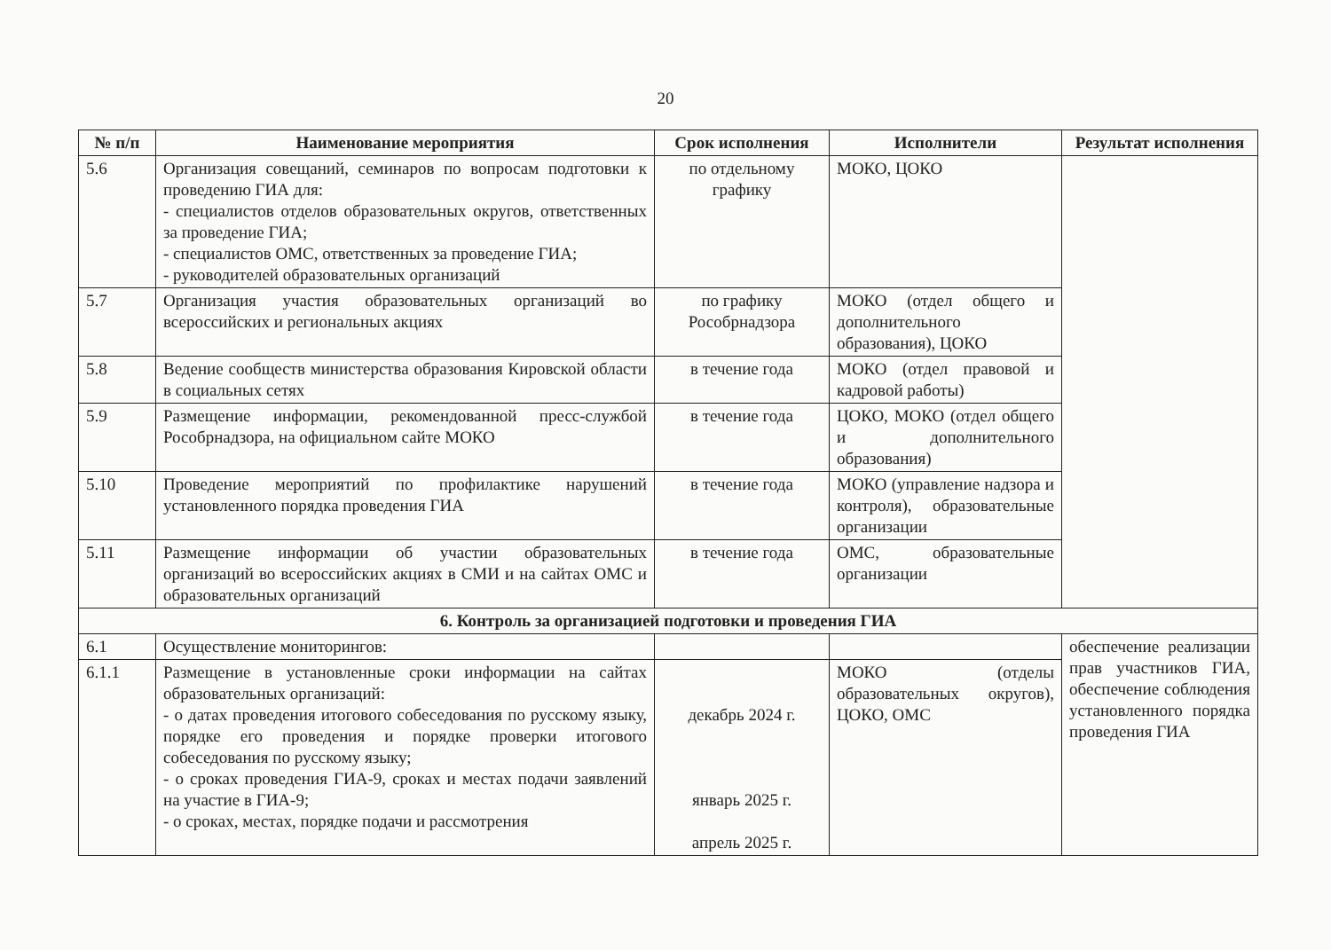20
| № п/п | Наименование мероприятия | Срок исполнения | Исполнители | Результат исполнения |
| --- | --- | --- | --- | --- |
| 5.6 | Организация совещаний, семинаров по вопросам подготовки к проведению ГИА для: - специалистов отделов образовательных округов, ответственных за проведение ГИА; - специалистов ОМС, ответственных за проведение ГИА; - руководителей образовательных организаций | по отдельному графику | МОКО, ЦОКО | |
| 5.7 | Организация участия образовательных организаций во всероссийских и региональных акциях | по графику Рособрнадзора | МОКО (отдел общего и дополнительного образования), ЦОКО | |
| 5.8 | Ведение сообществ министерства образования Кировской области в социальных сетях | в течение года | МОКО (отдел правовой и кадровой работы) | |
| 5.9 | Размещение информации, рекомендованной пресс-службой Рособрнадзора, на официальном сайте МОКО | в течение года | ЦОКО, МОКО (отдел общего и дополнительного образования) | |
| 5.10 | Проведение мероприятий по профилактике нарушений установленного порядка проведения ГИА | в течение года | МОКО (управление надзора и контроля), образовательные организации | |
| 5.11 | Размещение информации об участии образовательных организаций во всероссийских акциях в СМИ и на сайтах ОМС и образовательных организаций | в течение года | ОМС, образовательные организации | |
| 6. Контроль за организацией подготовки и проведения ГИА | | | | |
| 6.1 | Осуществление мониторингов: | | | обеспечение реализации прав участников ГИА, обеспечение соблюдения установленного порядка проведения ГИА |
| 6.1.1 | Размещение в установленные сроки информации на сайтах образовательных организаций: - о датах проведения итогового собеседования по русскому языку, порядке его проведения и порядке проверки итогового собеседования по русскому языку; - о сроках проведения ГИА-9, сроках и местах подачи заявлений на участие в ГИА-9; - о сроках, местах, порядке подачи и рассмотрения | декабрь 2024 г. январь 2025 г. апрель 2025 г. | МОКО (отделы образовательных округов), ЦОКО, ОМС | |